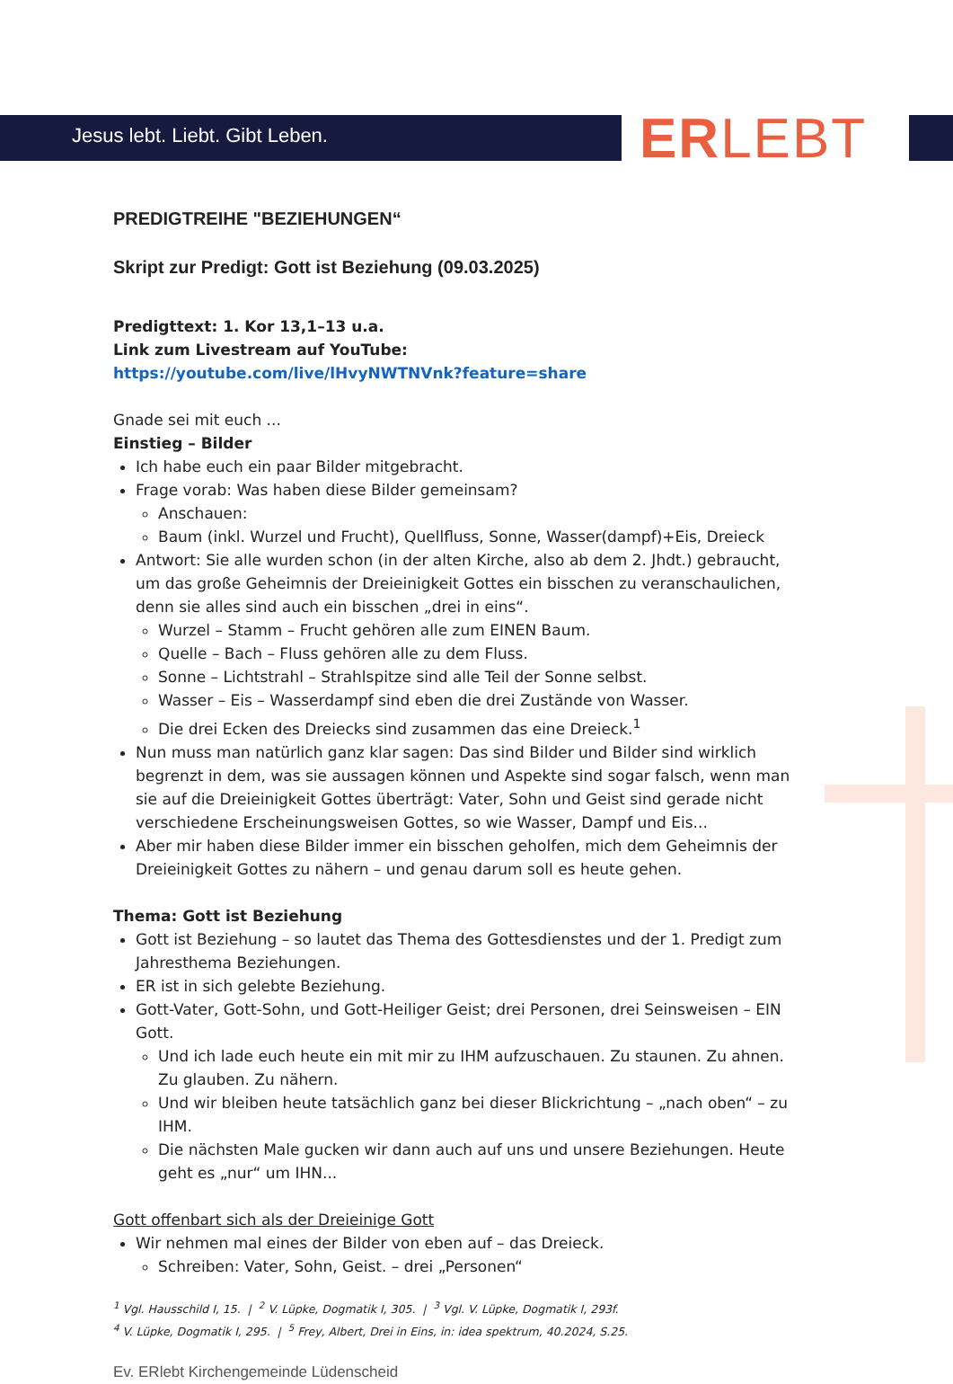Jesus lebt. Liebt. Gibt Leben. ERLEBT
PREDIGTREIHE "BEZIEHUNGEN“
Skript zur Predigt: Gott ist Beziehung (09.03.2025)
Predigttext: 1. Kor 13,1–13 u.a.
Link zum Livestream auf YouTube:
https://youtube.com/live/lHvyNWTNVnk?feature=share
Gnade sei mit euch ...
Einstieg – Bilder
Ich habe euch ein paar Bilder mitgebracht.
Frage vorab: Was haben diese Bilder gemeinsam?
Anschauen:
Baum (inkl. Wurzel und Frucht), Quellfluss, Sonne, Wasser(dampf)+Eis, Dreieck
Antwort: Sie alle wurden schon (in der alten Kirche, also ab dem 2. Jhdt.) gebraucht, um das große Geheimnis der Dreieinigkeit Gottes ein bisschen zu veranschaulichen, denn sie alles sind auch ein bisschen „drei in eins“.
Wurzel – Stamm – Frucht gehören alle zum EINEN Baum.
Quelle – Bach – Fluss gehören alle zu dem Fluss.
Sonne – Lichtstrahl – Strahlspitze sind alle Teil der Sonne selbst.
Wasser – Eis – Wasserdampf sind eben die drei Zustände von Wasser.
Die drei Ecken des Dreiecks sind zusammen das eine Dreieck.<sup>1</sup>
Nun muss man natürlich ganz klar sagen: Das sind Bilder und Bilder sind wirklich begrenzt in dem, was sie aussagen können und Aspekte sind sogar falsch, wenn man sie auf die Dreieinigkeit Gottes überträgt: Vater, Sohn und Geist sind gerade nicht verschiedene Erscheinungsweisen Gottes, so wie Wasser, Dampf und Eis...
Aber mir haben diese Bilder immer ein bisschen geholfen, mich dem Geheimnis der Dreieinigkeit Gottes zu nähern – und genau darum soll es heute gehen.
Thema: Gott ist Beziehung
Gott ist Beziehung – so lautet das Thema des Gottesdienstes und der 1. Predigt zum Jahresthema Beziehungen.
ER ist in sich gelebte Beziehung.
Gott-Vater, Gott-Sohn, und Gott-Heiliger Geist; drei Personen, drei Seinsweisen – EIN Gott.
Und ich lade euch heute ein mit mir zu IHM aufzuschauen. Zu staunen. Zu ahnen. Zu glauben. Zu nähern.
Und wir bleiben heute tatsächlich ganz bei dieser Blickrichtung – „nach oben“ – zu IHM.
Die nächsten Male gucken wir dann auch auf uns und unsere Beziehungen. Heute geht es „nur“ um IHN...
Gott offenbart sich als der Dreieinige Gott
Wir nehmen mal eines der Bilder von eben auf – das Dreieck.
Schreiben: Vater, Sohn, Geist. – drei „Personen“
<sup>1</sup> Vgl. Hausschild I, 15. | <sup>2</sup> V. Lüpke, Dogmatik I, 305. | <sup>3</sup> Vgl. V. Lüpke, Dogmatik I, 293f.
<sup>4</sup> V. Lüpke, Dogmatik I, 295. | <sup>5</sup> Frey, Albert, Drei in Eins, in: idea spektrum, 40.2024, S.25.
Ev. ERlebt Kirchengemeinde Lüdenscheid